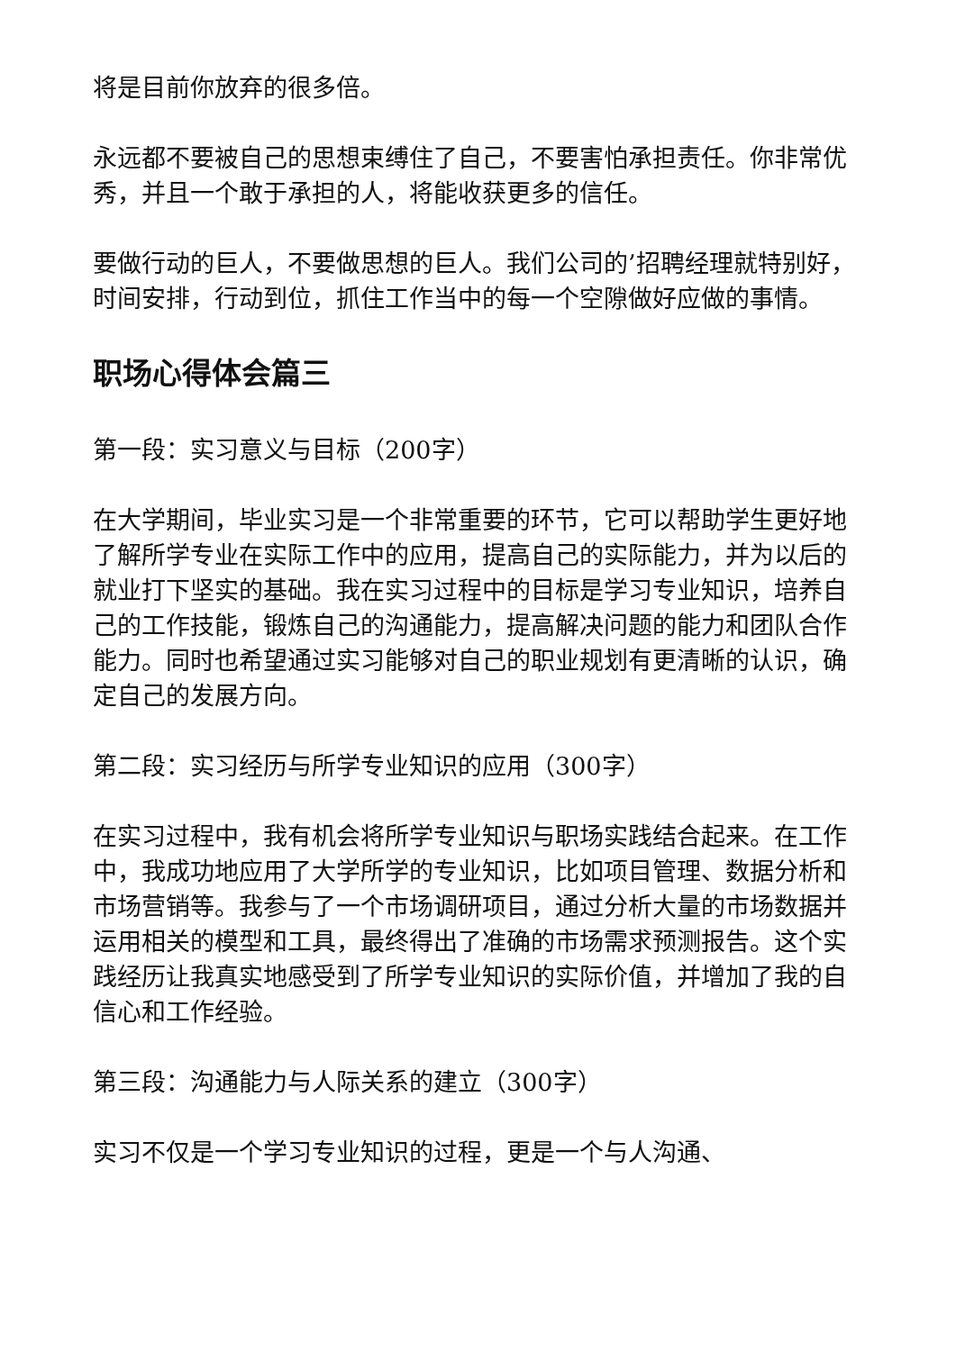将是目前你放弃的很多倍。
永远都不要被自己的思想束缚住了自己，不要害怕承担责任。你非常优秀，并且一个敢于承担的人，将能收获更多的信任。
要做行动的巨人，不要做思想的巨人。我们公司的’招聘经理就特别好，时间安排，行动到位，抓住工作当中的每一个空隙做好应做的事情。
职场心得体会篇三
第一段：实习意义与目标（200字）
在大学期间，毕业实习是一个非常重要的环节，它可以帮助学生更好地了解所学专业在实际工作中的应用，提高自己的实际能力，并为以后的就业打下坚实的基础。我在实习过程中的目标是学习专业知识，培养自己的工作技能，锻炼自己的沟通能力，提高解决问题的能力和团队合作能力。同时也希望通过实习能够对自己的职业规划有更清晰的认识，确定自己的发展方向。
第二段：实习经历与所学专业知识的应用（300字）
在实习过程中，我有机会将所学专业知识与职场实践结合起来。在工作中，我成功地应用了大学所学的专业知识，比如项目管理、数据分析和市场营销等。我参与了一个市场调研项目，通过分析大量的市场数据并运用相关的模型和工具，最终得出了准确的市场需求预测报告。这个实践经历让我真实地感受到了所学专业知识的实际价值，并增加了我的自信心和工作经验。
第三段：沟通能力与人际关系的建立（300字）
实习不仅是一个学习专业知识的过程，更是一个与人沟通、